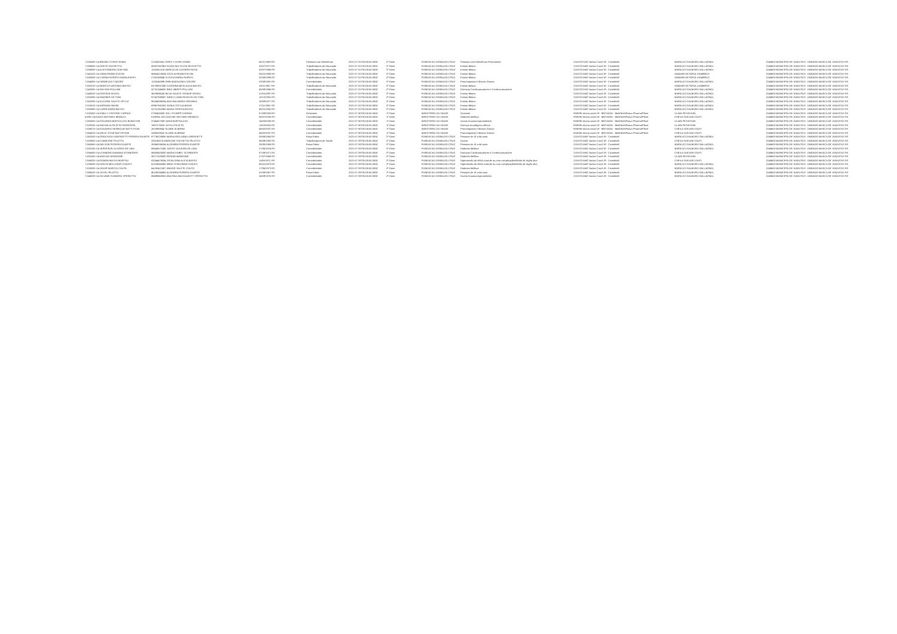| 7,00508E+14 BRUNO COSER ZONIN | 2120425051 DIRCE COSER ZONIN | 05/11/1989 RS | Pessoas com Deficiência | 2021-07-31T00:00:00.000Z | 2ª Dose | FUNDACAO OSWALDO CRUZ | Pessoas com Deficiência Permanente | 216VCD218Z Vacina Covid-19 - Covishield | MARILUCI DALMORO DALLAGNOL | 2248603 MUNICIPIO DE VIADUTOS | UNIDADE BASICA DE VIADUTOS RS |
| 7,05806E+14 ODETE ROSSETTO | 80807547953 DOZOLINA SCOTA ROSSETTO | 28/07/1971 RS | Trabalhadores da Educação | 2021-07-31T00:00:00.000Z | 2ª Dose | FUNDACAO OSWALDO CRUZ | Ensino Básico | 215VCD168Z Vacina Covid-19 - Covishield | MARILUCI DALMORO DALLAGNOL | 2248603 MUNICIPIO DE VIADUTOS | UNIDADE BASICA DE VIADUTOS RS |
| 7,00908E+14 ALESSANDRA LEDESMA | 1252551010 MARCIA DE OLIVEIRA ROSA | 03/07/1988 RS | Trabalhadores da Educação | 2021-07-31T00:00:00.000Z | 2ª Dose | FUNDACAO OSWALDO CRUZ | Ensino Básico | 215VCD168Z Vacina Covid-19 - Covishield | MARILUCI DALMORO DALLAGNOL | 2248603 MUNICIPIO DE VIADUTOS | UNIDADE BASICA DE VIADUTOS RS |
| 7,04102E+14 VANIA FRANCESCON | 98604219034 CECILIA FRANCESCON | 24/01/1980 RS | Trabalhadores da Educação | 2021-07-31T00:00:00.000Z | 2ª Dose | FUNDACAO OSWALDO CRUZ | Ensino Básico | 215VCD168Z Vacina Covid-19 - Covishield | ANAMAR DETOFOL DAMBROS | 2248603 MUNICIPIO DE VIADUTOS | UNIDADE BASICA DE VIADUTOS RS |
| 7,00008E+14 CARINA RUPATO KAWALEWSKI | 2782249048 CLEUSA MARIA RUPATO | 02/08/1988 RS | Trabalhadores da Educação | 2021-07-31T00:00:00.000Z | 2ª Dose | FUNDACAO OSWALDO CRUZ | Ensino Básico | 215VCD168Z Vacina Covid-19 - Covishield | ANAMAR DETOFOL DAMBROS | 2248603 MUNICIPIO DE VIADUTOS | UNIDADE BASICA DE VIADUTOS RS |
| 7,05406E+14 HENRIQUE CADORE | 1233240099 ENIR MADALENA CADORE | 23/08/1991 RS | Comorbidades | 2021-07-31T00:00:00.000Z | 2ª Dose | FUNDACAO OSWALDO CRUZ | Pneumopatias Crônicas Graves | 215VCD168Z Vacina Covid-19 - Covishield | MARILUCI DALMORO DALLAGNOL | 2248603 MUNICIPIO DE VIADUTOS | UNIDADE BASICA DE VIADUTOS RS |
| 7,08201E+14 MARCOS ANTONIO BASSO | 63799837049 CATARINA BEVILAQUA BASSO | 19/11/1967 RS | Trabalhadores da Educação | 2021-07-31T00:00:00.000Z | 2ª Dose | FUNDACAO OSWALDO CRUZ | Ensino Básico | 215VCD168Z Vacina Covid-19 - Covishield | ANAMAR DETOFOL DAMBROS | 2248603 MUNICIPIO DE VIADUTOS | UNIDADE BASICA DE VIADUTOS RS |
| 7,04208E+14 WILSON POLLONI | 02761346020 INEZ UBERTI POLLONI | 05/08/1966 RS | Comorbidades | 2021-07-31T00:00:00.000Z | 2ª Dose | FUNDACAO OSWALDO CRUZ | Doenças Cardiovasculares e Cerebrovasculares | 216VCD218Z Vacina Covid-19 - Covishield | MARILUCI DALMORO DALLAGNOL | 2248603 MUNICIPIO DE VIADUTOS | UNIDADE BASICA DE VIADUTOS RS |
| 7,04002E+14 GERSON DICKEL | 3618996030 NILVA SALETE SIGNOR DICKEL | 21/01/1997 RS | Trabalhadores da Educação | 2021-07-31T00:00:00.000Z | 2ª Dose | FUNDACAO OSWALDO CRUZ | Ensino Básico | 215VCD168Z Vacina Covid-19 - Covishield | MARILUCI DALMORO DALLAGNOL | 2248603 MUNICIPIO DE VIADUTOS | UNIDADE BASICA DE VIADUTOS RS |
| 7,00208E+14 WAGNER DE TONI | 97067598087 DARCI LOANI REGOSO DE TONI | 13/12/1981 RS | Trabalhadores da Educação | 2021-07-31T00:00:00.000Z | 2ª Dose | FUNDACAO OSWALDO CRUZ | Ensino Básico | 215VCD168Z Vacina Covid-19 - Covishield | MARILUCI DALMORO DALLAGNOL | 2248603 MUNICIPIO DE VIADUTOS | UNIDADE BASICA DE VIADUTOS RS |
| 7,08209E+14 ALCIONE SALETE GEYSZ | 95244096034 ADELINA MARIA VERONKA | 19/09/1977 RS | Trabalhadores da Educação | 2021-07-31T00:00:00.000Z | 2ª Dose | FUNDACAO OSWALDO CRUZ | Ensino Básico | 215VCD168Z Vacina Covid-19 - Covishield | MARILUCI DALMORO DALLAGNOL | 2248603 MUNICIPIO DE VIADUTOS | UNIDADE BASICA DE VIADUTOS RS |
| 7,01001E+14 ADRIANO BOHM | 83967691053 SONIA CECILIA BOHM | 17/11/1981 RS | Trabalhadores da Educação | 2021-07-31T00:00:00.000Z | 2ª Dose | FUNDACAO OSWALDO CRUZ | Ensino Básico | 215VCD168Z Vacina Covid-19 - Covishield | MARILUCI DALMORO DALLAGNOL | 2248603 MUNICIPIO DE VIADUTOS | UNIDADE BASICA DE VIADUTOS RS |
| 7,00008E+14 LORRI MARIA BASSO | 02761352068 MARIA TERESA BASSO | 06/01/1962 RS | Trabalhadores da Educação | 2021-07-31T00:00:00.000Z | 2ª Dose | FUNDACAO OSWALDO CRUZ | Ensino Básico | 215VCD168Z Vacina Covid-19 - Covishield | MARILUCI DALMORO DALLAGNOL | 2248603 MUNICIPIO DE VIADUTOS | UNIDADE BASICA DE VIADUTOS RS |
| 7,00206E+14 EMILLY CRISTINE CARRAD | 2790400083 SOLI STUMPF CARRAD | 07/09/2003 RS | Gestantes | 2021-07-30T00:00:00.000Z | 1ª Dose | MINISTERIO DA SAUDE | Gestante | FA9096 Vacina covid-19 - BNT162b2 - BioNTech/Fosun Pharma/Pfizer | LILIAN PICHISSAN | 2248603 MUNICIPIO DE VIADUTOS | UNIDADE BASICA DE VIADUTOS RS |
| 8,99E+14 DAVID ANTUNES BRANCO | KARINA JACQUELINE ANTUNES BRANCO | 06/07/2005 RS | Comorbidades | 2021-07-30T00:00:00.000Z | 1ª Dose | MINISTERIO DA SAUDE | Diabetes Mellitus | FA9096 Vacina covid-19 - BNT162b2 - BioNTech/Fosun Pharma/Pfizer | CHEILA SUELEM VOLPI | 2248603 MUNICIPIO DE VIADUTOS | UNIDADE BASICA DE VIADUTOS RS |
| 7,06006E+14 EDUARDA BORTOLOSO BONICCINI | 3746407059 VANIA BORTOLOSO | 14/03/2005 RS | Comorbidades | 2021-07-30T00:00:00.000Z | 1ª Dose | MINISTERIO DA SAUDE | Outros Imunocomprometidos | FA9096 Vacina covid-19 - BNT162b2 - BioNTech/Fosun Pharma/Pfizer | LILIAN PICHISSAN | 2248603 MUNICIPIO DE VIADUTOS | UNIDADE BASICA DE VIADUTOS RS |
| 7,02003E+14 NATHALIA PILATTO FIORENTIN | 1897278020 JUSSLI PILATTO | 11/03/2004 RS | Comorbidades | 2021-07-30T00:00:00.000Z | 1ª Dose | MINISTERIO DA SAUDE | Doença neurológica crônica | FA9096 Vacina covid-19 - BNT162b2 - BioNTech/Fosun Pharma/Pfizer | LILIAN PICHISSAN | 2248603 MUNICIPIO DE VIADUTOS | UNIDADE BASICA DE VIADUTOS RS |
| 7,00807E+14 EDUARDO HENRIQUE BATTISTONI | 2618959042 ELAINE ALBRING | 04/02/2007 RS | Comorbidades | 2021-07-30T00:00:00.000Z | 1ª Dose | MINISTERIO DA SAUDE | Pneumopatias Crônicas Graves | FA9096 Vacina covid-19 - BNT162b2 - BioNTech/Fosun Pharma/Pfizer | CHEILA SUELEM VOLPI | 2248603 MUNICIPIO DE VIADUTOS | UNIDADE BASICA DE VIADUTOS RS |
| 7,06402E+14 ARLEI VITOR BATTISTONI | 2588029032 ELAINE ALBRING | 04/02/2007 RS | Comorbidades | 2021-07-30T00:00:00.000Z | 1ª Dose | MINISTERIO DA SAUDE | Pneumopatias Crônicas Graves | FA9096 Vacina covid-19 - BNT162b2 - BioNTech/Fosun Pharma/Pfizer | CHEILA SUELEM VOLPI | 2248603 MUNICIPIO DE VIADUTOS | UNIDADE BASICA DE VIADUTOS RS |
| 7,06200E+14 GRACIOSA LORENSETTI PEREIRA DUARTE | 97736229000 MARIA APOLONIA LORENSETTI | 29/08/1958 RS | Faixa Etária | 2021-07-28T00:00:00.000Z | 2ª Dose | FUNDACAO OSWALDO CRUZ | Pessoas de 18 a 64 anos | 215VCD168Z Vacina Covid-19 - Covishield | MARILUCI DALMORO DALLAGNOL | 2248603 MUNICIPIO DE VIADUTOS | UNIDADE BASICA DE VIADUTOS RS |
| 7,02008E+14 CHARLENE PILOTTO | 200185076 MARLENE TOCHETTO PILOTTO | 06/09/1982 RS | Trabalhadores de Saúde | 2021-07-28T00:00:00.000Z | 2ª Dose | FUNDACAO OSWALDO CRUZ | Outros | 215VCD168Z Vacina Covid-19 - Covishield | CHEILA SUELEM VOLPI | 2248603 MUNICIPIO DE VIADUTOS | UNIDADE BASICA DE VIADUTOS RS |
| 7,06006E+14 NELSON PEREIRA DUARTE | 30866336034 ALZEMIRA PEREIRA DUARTE | 28/05/1959 RS | Faixa Etária | 2021-07-28T00:00:00.000Z | 2ª Dose | FUNDACAO OSWALDO CRUZ | Pessoas de 18 a 64 anos | 215VCD168Z Vacina Covid-19 - Covishield | MARILUCI DALMORO DALLAGNOL | 2248603 MUNICIPIO DE VIADUTOS | UNIDADE BASICA DE VIADUTOS RS |
| 7,00015E+14 JEFERSON OLIVEIRA DE LIMA | 88540871068 JUDITE OLIVEIRA DE LIMA | 27/05/1974 RS | Comorbidades | 2021-07-28T00:00:00.000Z | 2ª Dose | FUNDACAO OSWALDO CRUZ | Diabetes Mellitus | 215VCD168Z Vacina Covid-19 - Covishield | MARILUCI DALMORO DALLAGNOL | 2248603 MUNICIPIO DE VIADUTOS | UNIDADE BASICA DE VIADUTOS RS |
| 7,00608E+14 LIVANDRA DAMIANA SCHNEIDER | 86608420000 MARIA ISABEL SCHNEIDER | 07/09/1971 RS | Comorbidades | 2021-07-28T00:00:00.000Z | 2ª Dose | FUNDACAO OSWALDO CRUZ | Doenças Cardiovasculares e Cerebrovasculares | 215VCD168Z Vacina Covid-19 - Covishield | CHEILA SUELEM VOLPI | 2248603 MUNICIPIO DE VIADUTOS | UNIDADE BASICA DE VIADUTOS RS |
| 7,00016E+14 ADELMO MANGONE | 39717529000 REGINA MANGONE | 27/07/1966 RS | Comorbidades | 2021-07-28T00:00:00.000Z | 2ª Dose | FUNDACAO OSWALDO CRUZ | Diabetes Mellitus | 215VCD168Z Vacina Covid-19 - Covishield | LILIAN PICHISSAN | 2248603 MUNICIPIO DE VIADUTOS | UNIDADE BASICA DE VIADUTOS RS |
| 7,05602E+14 ROMAN BASSO BORTOLI | 53244478034 OSVALDINA ALICIA BASSO | 11/06/1971 RS | Comorbidades | 2021-07-28T00:00:00.000Z | 2ª Dose | FUNDACAO OSWALDO CRUZ | Hipertensão de difícil controle ou com complicações/lesão de órgão alvo | 215VCD168Z Vacina Covid-19 - Covishield | CHEILA SUELEM VOLPI | 2248603 MUNICIPIO DE VIADUTOS | UNIDADE BASICA DE VIADUTOS RS |
| 7,02608E+14 ORLEN MELCHIOR CHAVES | 62203665068 MIRIA TEREZINHA CHAVES | 05/01/1973 RS | Comorbidades | 2021-07-28T00:00:00.000Z | 2ª Dose | FUNDACAO OSWALDO CRUZ | Hipertensão de difícil controle ou com complicações/lesão de órgão alvo | 215VCD168Z Vacina Covid-19 - Covishield | MARILUCI DALMORO DALLAGNOL | 2248603 MUNICIPIO DE VIADUTOS | UNIDADE BASICA DE VIADUTOS RS |
| 7,00303E+14 ODAIR MARCIO COLPO | 64100421087 ANADIR SALETE COLPO | 17/06/1973 RS | Comorbidades | 2021-07-28T00:00:00.000Z | 2ª Dose | FUNDACAO OSWALDO CRUZ | Diabetes Mellitus | 215VCD168Z Vacina Covid-19 - Covishield | MARILUCI DALMORO DALLAGNOL | 2248603 MUNICIPIO DE VIADUTOS | UNIDADE BASICA DE VIADUTOS RS |
| 7,09502E+14 JUSSLI PILATTO | 45198284068 ALZEMIRA PEREIRA DUARTE | 01/08/1957 RS | Faixa Etária | 2021-07-28T00:00:00.000Z | 2ª Dose | FUNDACAO OSWALDO CRUZ | Pessoas de 18 a 64 anos | 215VCD168Z Vacina Covid-19 - Covishield | MARILUCI DALMORO DALLAGNOL | 2248603 MUNICIPIO DE VIADUTOS | UNIDADE BASICA DE VIADUTOS RS |
| 7,04600E+14 GILVANE EVANDRO SPEROTTO | 88499663000 ANA PAULINA DALMUTT SPEROTTO | 24/09/1976 RS | Comorbidades | 2021-07-28T00:00:00.000Z | 2ª Dose | FUNDACAO OSWALDO CRUZ | Outros Imunocomprometidos | 215VCD168Z Vacina Covid-19 - Covishield | MARILUCI DALMORO DALLAGNOL | 2248603 MUNICIPIO DE VIADUTOS | UNIDADE BASICA DE VIADUTOS RS |